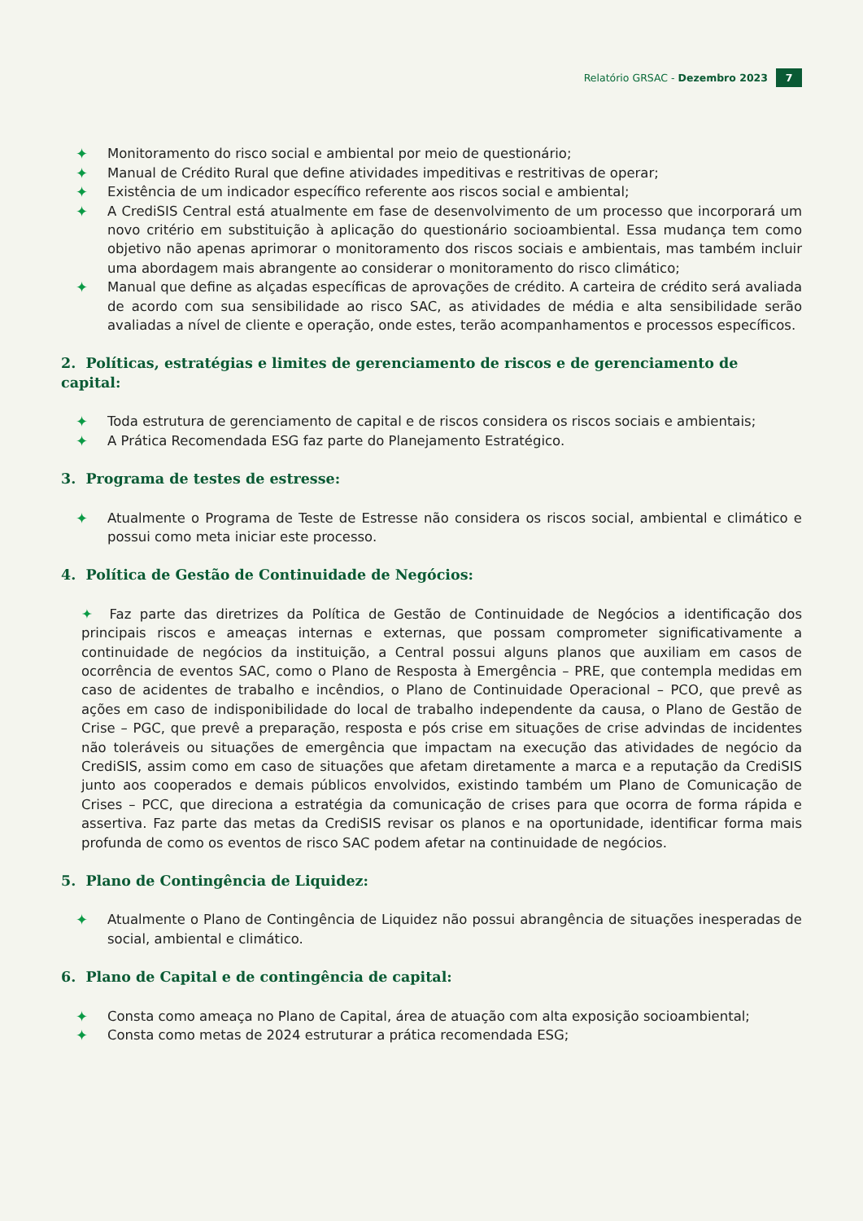Relatório GRSAC - Dezembro 2023 7
✦ Monitoramento do risco social e ambiental por meio de questionário;
✦ Manual de Crédito Rural que define atividades impeditivas e restritivas de operar;
✦ Existência de um indicador específico referente aos riscos social e ambiental;
✦ A CrediSIS Central está atualmente em fase de desenvolvimento de um processo que incorporará um novo critério em substituição à aplicação do questionário socioambiental. Essa mudança tem como objetivo não apenas aprimorar o monitoramento dos riscos sociais e ambientais, mas também incluir uma abordagem mais abrangente ao considerar o monitoramento do risco climático;
✦ Manual que define as alçadas específicas de aprovações de crédito. A carteira de crédito será avaliada de acordo com sua sensibilidade ao risco SAC, as atividades de média e alta sensibilidade serão avaliadas a nível de cliente e operação, onde estes, terão acompanhamentos e processos específicos.
2. Políticas, estratégias e limites de gerenciamento de riscos e de gerenciamento de capital:
✦ Toda estrutura de gerenciamento de capital e de riscos considera os riscos sociais e ambientais;
✦ A Prática Recomendada ESG faz parte do Planejamento Estratégico.
3. Programa de testes de estresse:
✦ Atualmente o Programa de Teste de Estresse não considera os riscos social, ambiental e climático e possui como meta iniciar este processo.
4. Política de Gestão de Continuidade de Negócios:
✦ Faz parte das diretrizes da Política de Gestão de Continuidade de Negócios a identificação dos principais riscos e ameaças internas e externas, que possam comprometer significativamente a continuidade de negócios da instituição, a Central possui alguns planos que auxiliam em casos de ocorrência de eventos SAC, como o Plano de Resposta à Emergência – PRE, que contempla medidas em caso de acidentes de trabalho e incêndios, o Plano de Continuidade Operacional – PCO, que prevê as ações em caso de indisponibilidade do local de trabalho independente da causa, o Plano de Gestão de Crise – PGC, que prevê a preparação, resposta e pós crise em situações de crise advindas de incidentes não toleráveis ou situações de emergência que impactam na execução das atividades de negócio da CrediSIS, assim como em caso de situações que afetam diretamente a marca e a reputação da CrediSIS junto aos cooperados e demais públicos envolvidos, existindo também um Plano de Comunicação de Crises – PCC, que direciona a estratégia da comunicação de crises para que ocorra de forma rápida e assertiva. Faz parte das metas da CrediSIS revisar os planos e na oportunidade, identificar forma mais profunda de como os eventos de risco SAC podem afetar na continuidade de negócios.
5. Plano de Contingência de Liquidez:
✦ Atualmente o Plano de Contingência de Liquidez não possui abrangência de situações inesperadas de social, ambiental e climático.
6. Plano de Capital e de contingência de capital:
✦ Consta como ameaça no Plano de Capital, área de atuação com alta exposição socioambiental;
✦ Consta como metas de 2024 estruturar a prática recomendada ESG;